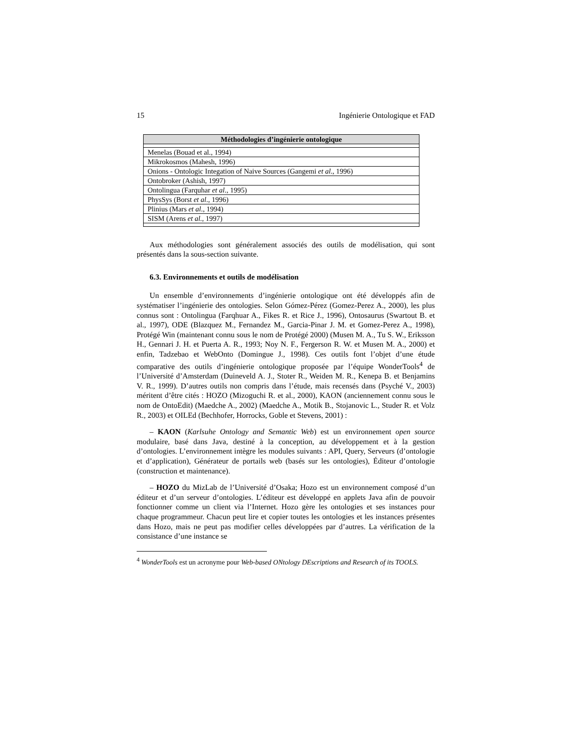15 Ingénierie Ontologique et FAD
| Méthodologies d’ingénierie ontologique |
| --- |
| Menelas (Bouad et al., 1994) |
| Mikrokosmos (Mahesh, 1996) |
| Onions - Ontologic Integation of Naive Sources (Gangemi et al ., 1996) |
| Ontobroker (Ashish, 1997) |
| Ontolingua (Farquhar et al ., 1995) |
| PhysSys (Borst et al ., 1996) |
| Plinius (Mars et al ., 1994) |
| SISM (Arens et al., 1997) |
Aux méthodologies sont généralement associés des outils de modélisation, qui sont présentés dans la sous-section suivante.
6.3. Environnements et outils de modélisation
Un ensemble d’environnements d’ingénierie ontologique ont été développés afin de systématiser l’ingénierie des ontologies. Selon Gómez-Pérez (Gomez-Perez A., 2000), les plus connus sont : Ontolingua (Farqhuar A., Fikes R. et Rice J., 1996), Ontosaurus (Swartout B. et al., 1997), ODE (Blazquez M., Fernandez M., Garcia-Pinar J. M. et Gomez-Perez A., 1998), Protégé Win (maintenant connu sous le nom de Protégé 2000) (Musen M. A., Tu S. W., Eriksson H., Gennari J. H. et Puerta A. R., 1993; Noy N. F., Fergerson R. W. et Musen M. A., 2000) et enfin, Tadzebao et WebOnto (Domingue J., 1998). Ces outils font l’objet d’une étude comparative des outils d’ingénierie ontologique proposée par l’équipe WonderTools<sup>4</sup> de l’Université d’Amsterdam (Duineveld A. J., Stoter R., Weiden M. R., Kenepa B. et Benjamins V. R., 1999). D’autres outils non compris dans l’étude, mais recensés dans (Psyché V., 2003) méritent d’être cités : HOZO (Mizoguchi R. et al., 2000), KAON (anciennement connu sous le nom de OntoEdit) (Maedche A., 2002) (Maedche A., Motik B., Stojanovic L., Studer R. et Volz R., 2003) et OILEd (Bechhofer, Horrocks, Goble et Stevens, 2001) :
– KAON (Karlsuhe Ontology and Semantic Web) est un environnement open source modulaire, basé dans Java, destiné à la conception, au développement et à la gestion d’ontologies. L’environnement intègre les modules suivants : API, Query, Serveurs (d’ontologie et d’application), Générateur de portails web (basés sur les ontologies), Éditeur d’ontologie (construction et maintenance).
– HOZO du MizLab de l’Université d’Osaka; Hozo est un environnement composé d’un éditeur et d’un serveur d’ontologies. L’éditeur est développé en applets Java afin de pouvoir fonctionner comme un client via l’Internet. Hozo gère les ontologies et ses instances pour chaque programmeur. Chacun peut lire et copier toutes les ontologies et les instances présentes dans Hozo, mais ne peut pas modifier celles développées par d’autres. La vérification de la consistance d’une instance se
<sup>4</sup> WonderTools est un acronyme pour Web-based ONtology DEscriptions and Research of its TOOLS.